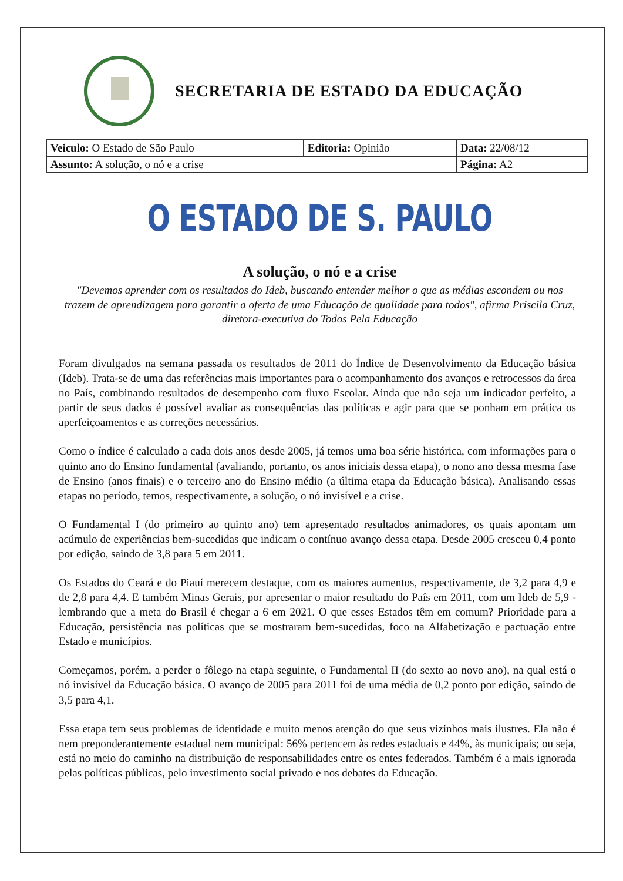SECRETARIA DE ESTADO DA EDUCAÇÃO
| Veiculo: O Estado de São Paulo | Editoria: Opinião | Data: 22/08/12 |
| Assunto: A solução, o nó e a crise | | Página: A2 |
O ESTADO DE S. PAULO
A solução, o nó e a crise
"Devemos aprender com os resultados do Ideb, buscando entender melhor o que as médias escondem ou nos trazem de aprendizagem para garantir a oferta de uma Educação de qualidade para todos", afirma Priscila Cruz, diretora-executiva do Todos Pela Educação
Foram divulgados na semana passada os resultados de 2011 do Índice de Desenvolvimento da Educação básica (Ideb). Trata-se de uma das referências mais importantes para o acompanhamento dos avanços e retrocessos da área no País, combinando resultados de desempenho com fluxo Escolar. Ainda que não seja um indicador perfeito, a partir de seus dados é possível avaliar as consequências das políticas e agir para que se ponham em prática os aperfeiçoamentos e as correções necessários.
Como o índice é calculado a cada dois anos desde 2005, já temos uma boa série histórica, com informações para o quinto ano do Ensino fundamental (avaliando, portanto, os anos iniciais dessa etapa), o nono ano dessa mesma fase de Ensino (anos finais) e o terceiro ano do Ensino médio (a última etapa da Educação básica). Analisando essas etapas no período, temos, respectivamente, a solução, o nó invisível e a crise.
O Fundamental I (do primeiro ao quinto ano) tem apresentado resultados animadores, os quais apontam um acúmulo de experiências bem-sucedidas que indicam o contínuo avanço dessa etapa. Desde 2005 cresceu 0,4 ponto por edição, saindo de 3,8 para 5 em 2011.
Os Estados do Ceará e do Piauí merecem destaque, com os maiores aumentos, respectivamente, de 3,2 para 4,9 e de 2,8 para 4,4. E também Minas Gerais, por apresentar o maior resultado do País em 2011, com um Ideb de 5,9 - lembrando que a meta do Brasil é chegar a 6 em 2021. O que esses Estados têm em comum? Prioridade para a Educação, persistência nas políticas que se mostraram bem-sucedidas, foco na Alfabetização e pactuação entre Estado e municípios.
Começamos, porém, a perder o fôlego na etapa seguinte, o Fundamental II (do sexto ao novo ano), na qual está o nó invisível da Educação básica. O avanço de 2005 para 2011 foi de uma média de 0,2 ponto por edição, saindo de 3,5 para 4,1.
Essa etapa tem seus problemas de identidade e muito menos atenção do que seus vizinhos mais ilustres. Ela não é nem preponderantemente estadual nem municipal: 56% pertencem às redes estaduais e 44%, às municipais; ou seja, está no meio do caminho na distribuição de responsabilidades entre os entes federados. Também é a mais ignorada pelas políticas públicas, pelo investimento social privado e nos debates da Educação.